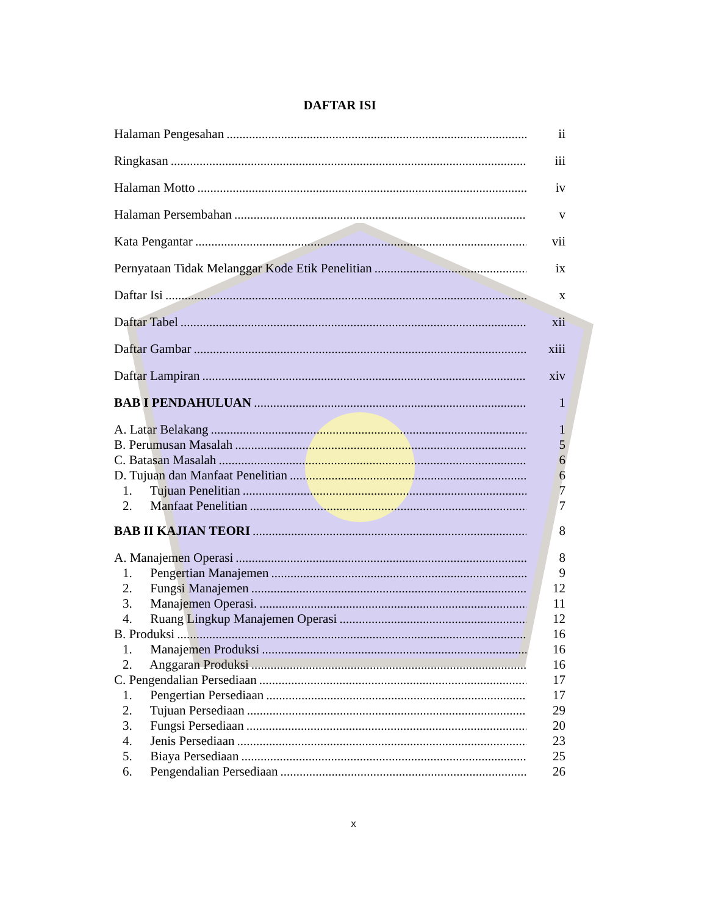DAFTAR ISI
Halaman Pengesahan ii
Ringkasan iii
Halaman Motto iv
Halaman Persembahan v
Kata Pengantar vii
Pernyataan Tidak Melanggar Kode Etik Penelitian ix
Daftar Isi x
Daftar Tabel xii
Daftar Gambar xiii
Daftar Lampiran xiv
BAB I PENDAHULUAN 1
A. Latar Belakang 1
B. Perumusan Masalah 5
C. Batasan Masalah 6
D. Tujuan dan Manfaat Penelitian 6
1. Tujuan Penelitian 7
2. Manfaat Penelitian 7
BAB II KAJIAN TEORI 8
A. Manajemen Operasi 8
1. Pengertian Manajemen 9
2. Fungsi Manajemen 12
3. Manajemen Operasi. 11
4. Ruang Lingkup Manajemen Operasi 12
B. Produksi 16
1. Manajemen Produksi 16
2. Anggaran Produksi 16
C. Pengendalian Persediaan 17
1. Pengertian Persediaan 17
2. Tujuan Persediaan 29
3. Fungsi Persediaan 20
4. Jenis Persediaan 23
5. Biaya Persediaan 25
6. Pengendalian Persediaan 26
x